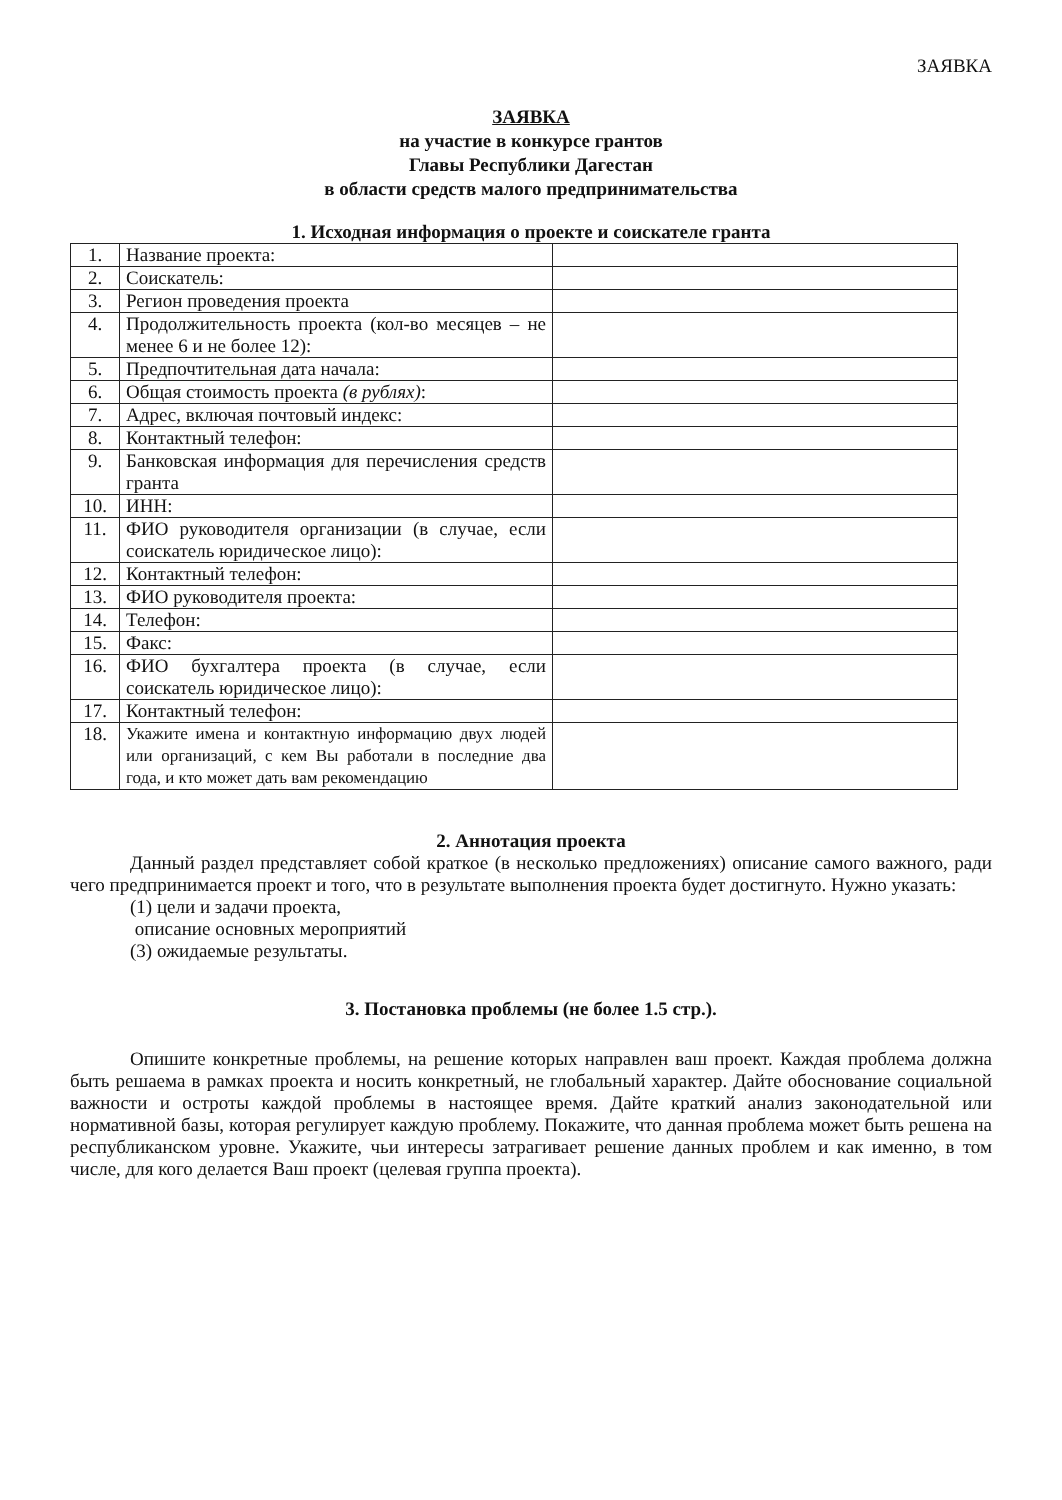ЗАЯВКА
ЗАЯВКА
на участие в конкурсе грантов
Главы Республики Дагестан
в области средств малого предпринимательства
1. Исходная информация о проекте и соискателе гранта
| 1. | Название проекта: | |
| 2. | Соискатель: | |
| 3. | Регион проведения проекта | |
| 4. | Продолжительность проекта (кол-во месяцев – не менее 6 и не более 12): | |
| 5. | Предпочтительная дата начала: | |
| 6. | Общая стоимость проекта (в рублях) : | |
| 7. | Адрес, включая почтовый индекс: | |
| 8. | Контактный телефон: | |
| 9. | Банковская информация для перечисления средств гранта | |
| 10. | ИНН: | |
| 11. | ФИО руководителя организации (в случае, если соискатель юридическое лицо): | |
| 12. | Контактный телефон: | |
| 13. | ФИО руководителя проекта: | |
| 14. | Телефон: | |
| 15. | Факс: | |
| 16. | ФИО бухгалтера проекта (в случае, если соискатель юридическое лицо): | |
| 17. | Контактный телефон: | |
| 18. | Укажите имена и контактную информацию двух людей или организаций, с кем Вы работали в последние два года, и кто может дать вам рекомендацию | |
2. Аннотация проекта
Данный раздел представляет собой краткое (в несколько предложениях) описание самого важного, ради чего предпринимается проект и того, что в результате выполнения проекта будет достигнуто. Нужно указать:
(1) цели и задачи проекта,
описание основных мероприятий
(3) ожидаемые результаты.
3. Постановка проблемы (не более 1.5 стр.).
Опишите конкретные проблемы, на решение которых направлен ваш проект. Каждая проблема должна быть решаема в рамках проекта и носить конкретный, не глобальный характер. Дайте обоснование социальной важности и остроты каждой проблемы в настоящее время. Дайте краткий анализ законодательной или нормативной базы, которая регулирует каждую проблему. Покажите, что данная проблема может быть решена на республиканском уровне. Укажите, чьи интересы затрагивает решение данных проблем и как именно, в том числе, для кого делается Ваш проект (целевая группа проекта).